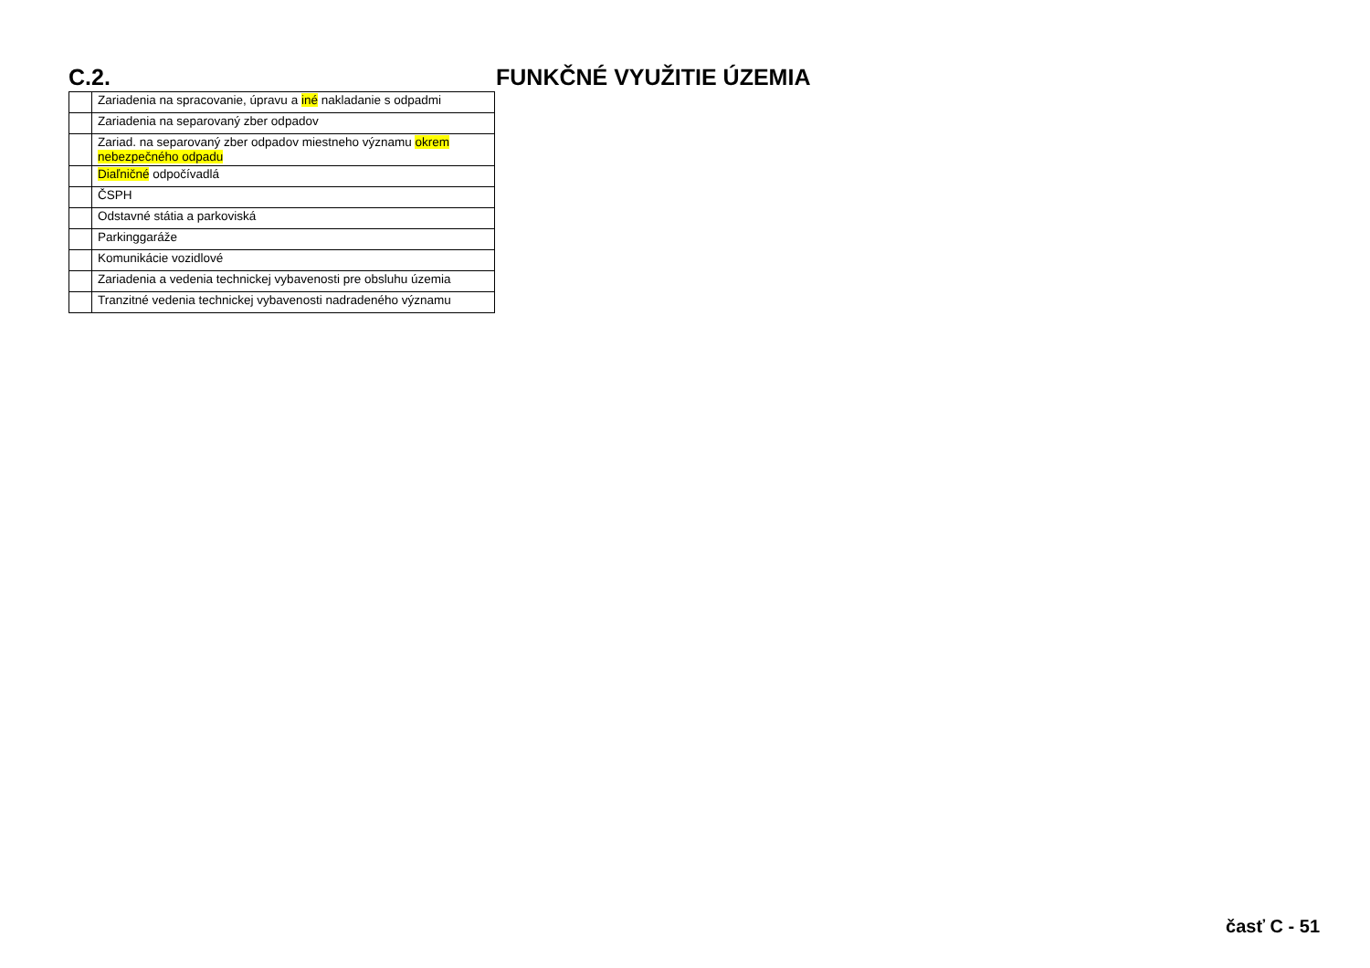C.2. FUNKČNÉ VYUŽITIE ÚZEMIA
| | Zariadenia na spracovanie, úpravu a iné nakladanie s odpadmi |
| | Zariadenia na separovaný zber odpadov |
| | Zariad. na separovaný zber odpadov miestneho významu okrem nebezpečného odpadu |
| | Diaľničné odpočívadlá |
| | ČSPH |
| | Odstavné státia a parkoviská |
| | Parkinggaráže |
| | Komunikácie vozidlové |
| | Zariadenia a vedenia technickej vybavenosti pre obsluhu územia |
| | Tranzitné vedenia technickej vybavenosti nadradeného významu |
časť C - 51